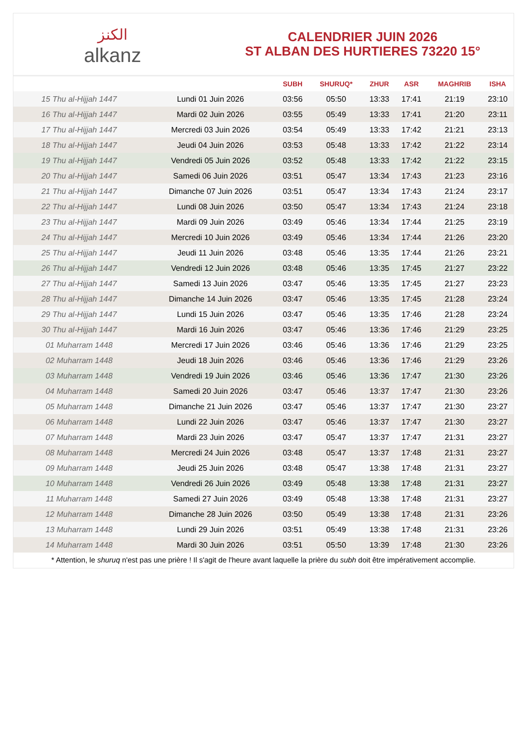الكنز
alkanz
CALENDRIER JUIN 2026
ST ALBAN DES HURTIERES 73220 15°
| | | SUBH | SHURUQ* | ZHUR | ASR | MAGHRIB | ISHA |
| --- | --- | --- | --- | --- | --- | --- | --- |
| 15 Thu al-Hijjah 1447 | Lundi 01 Juin 2026 | 03:56 | 05:50 | 13:33 | 17:41 | 21:19 | 23:10 |
| 16 Thu al-Hijjah 1447 | Mardi 02 Juin 2026 | 03:55 | 05:49 | 13:33 | 17:41 | 21:20 | 23:11 |
| 17 Thu al-Hijjah 1447 | Mercredi 03 Juin 2026 | 03:54 | 05:49 | 13:33 | 17:42 | 21:21 | 23:13 |
| 18 Thu al-Hijjah 1447 | Jeudi 04 Juin 2026 | 03:53 | 05:48 | 13:33 | 17:42 | 21:22 | 23:14 |
| 19 Thu al-Hijjah 1447 | Vendredi 05 Juin 2026 | 03:52 | 05:48 | 13:33 | 17:42 | 21:22 | 23:15 |
| 20 Thu al-Hijjah 1447 | Samedi 06 Juin 2026 | 03:51 | 05:47 | 13:34 | 17:43 | 21:23 | 23:16 |
| 21 Thu al-Hijjah 1447 | Dimanche 07 Juin 2026 | 03:51 | 05:47 | 13:34 | 17:43 | 21:24 | 23:17 |
| 22 Thu al-Hijjah 1447 | Lundi 08 Juin 2026 | 03:50 | 05:47 | 13:34 | 17:43 | 21:24 | 23:18 |
| 23 Thu al-Hijjah 1447 | Mardi 09 Juin 2026 | 03:49 | 05:46 | 13:34 | 17:44 | 21:25 | 23:19 |
| 24 Thu al-Hijjah 1447 | Mercredi 10 Juin 2026 | 03:49 | 05:46 | 13:34 | 17:44 | 21:26 | 23:20 |
| 25 Thu al-Hijjah 1447 | Jeudi 11 Juin 2026 | 03:48 | 05:46 | 13:35 | 17:44 | 21:26 | 23:21 |
| 26 Thu al-Hijjah 1447 | Vendredi 12 Juin 2026 | 03:48 | 05:46 | 13:35 | 17:45 | 21:27 | 23:22 |
| 27 Thu al-Hijjah 1447 | Samedi 13 Juin 2026 | 03:47 | 05:46 | 13:35 | 17:45 | 21:27 | 23:23 |
| 28 Thu al-Hijjah 1447 | Dimanche 14 Juin 2026 | 03:47 | 05:46 | 13:35 | 17:45 | 21:28 | 23:24 |
| 29 Thu al-Hijjah 1447 | Lundi 15 Juin 2026 | 03:47 | 05:46 | 13:35 | 17:46 | 21:28 | 23:24 |
| 30 Thu al-Hijjah 1447 | Mardi 16 Juin 2026 | 03:47 | 05:46 | 13:36 | 17:46 | 21:29 | 23:25 |
| 01 Muharram 1448 | Mercredi 17 Juin 2026 | 03:46 | 05:46 | 13:36 | 17:46 | 21:29 | 23:25 |
| 02 Muharram 1448 | Jeudi 18 Juin 2026 | 03:46 | 05:46 | 13:36 | 17:46 | 21:29 | 23:26 |
| 03 Muharram 1448 | Vendredi 19 Juin 2026 | 03:46 | 05:46 | 13:36 | 17:47 | 21:30 | 23:26 |
| 04 Muharram 1448 | Samedi 20 Juin 2026 | 03:47 | 05:46 | 13:37 | 17:47 | 21:30 | 23:26 |
| 05 Muharram 1448 | Dimanche 21 Juin 2026 | 03:47 | 05:46 | 13:37 | 17:47 | 21:30 | 23:27 |
| 06 Muharram 1448 | Lundi 22 Juin 2026 | 03:47 | 05:46 | 13:37 | 17:47 | 21:30 | 23:27 |
| 07 Muharram 1448 | Mardi 23 Juin 2026 | 03:47 | 05:47 | 13:37 | 17:47 | 21:31 | 23:27 |
| 08 Muharram 1448 | Mercredi 24 Juin 2026 | 03:48 | 05:47 | 13:37 | 17:48 | 21:31 | 23:27 |
| 09 Muharram 1448 | Jeudi 25 Juin 2026 | 03:48 | 05:47 | 13:38 | 17:48 | 21:31 | 23:27 |
| 10 Muharram 1448 | Vendredi 26 Juin 2026 | 03:49 | 05:48 | 13:38 | 17:48 | 21:31 | 23:27 |
| 11 Muharram 1448 | Samedi 27 Juin 2026 | 03:49 | 05:48 | 13:38 | 17:48 | 21:31 | 23:27 |
| 12 Muharram 1448 | Dimanche 28 Juin 2026 | 03:50 | 05:49 | 13:38 | 17:48 | 21:31 | 23:26 |
| 13 Muharram 1448 | Lundi 29 Juin 2026 | 03:51 | 05:49 | 13:38 | 17:48 | 21:31 | 23:26 |
| 14 Muharram 1448 | Mardi 30 Juin 2026 | 03:51 | 05:50 | 13:39 | 17:48 | 21:30 | 23:26 |
* Attention, le shuruq n'est pas une prière ! Il s'agit de l'heure avant laquelle la prière du subh doit être impérativement accomplie.